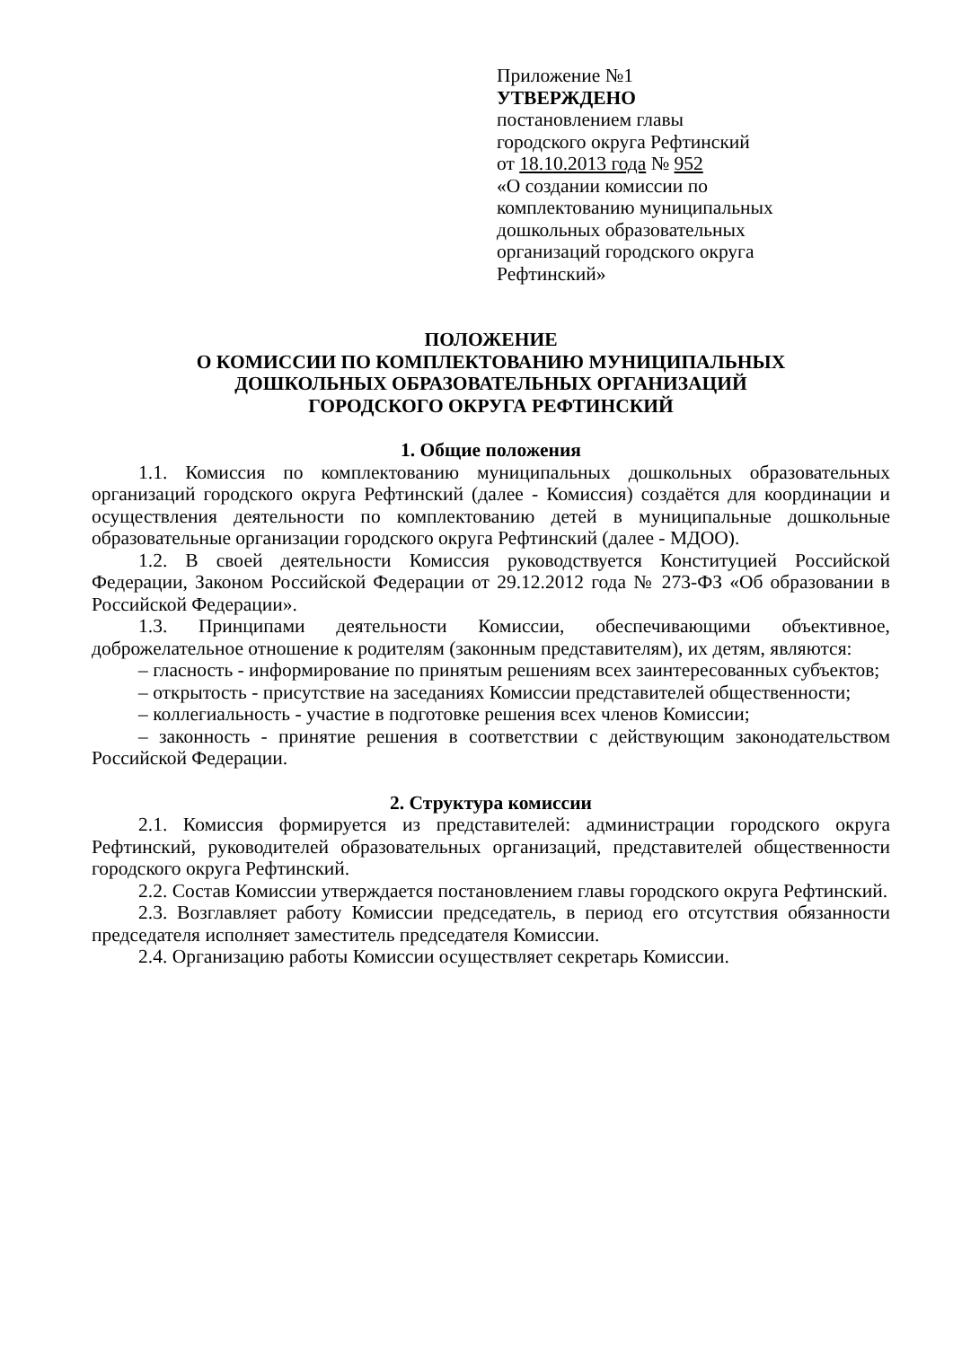Приложение №1
УТВЕРЖДЕНО
постановлением главы
городского округа Рефтинский
от 18.10.2013 года № 952
«О создании комиссии по
комплектованию муниципальных
дошкольных образовательных
организаций городского округа
Рефтинский»
ПОЛОЖЕНИЕ
О КОМИССИИ ПО КОМПЛЕКТОВАНИЮ МУНИЦИПАЛЬНЫХ
ДОШКОЛЬНЫХ ОБРАЗОВАТЕЛЬНЫХ ОРГАНИЗАЦИЙ
ГОРОДСКОГО ОКРУГА РЕФТИНСКИЙ
1. Общие положения
1.1. Комиссия по комплектованию муниципальных дошкольных образовательных организаций городского округа Рефтинский (далее - Комиссия) создаётся для координации и осуществления деятельности по комплектованию детей в муниципальные дошкольные образовательные организации городского округа Рефтинский (далее - МДОО).
1.2. В своей деятельности Комиссия руководствуется Конституцией Российской Федерации, Законом Российской Федерации от 29.12.2012 года № 273-ФЗ «Об образовании в Российской Федерации».
1.3. Принципами деятельности Комиссии, обеспечивающими объективное, доброжелательное отношение к родителям (законным представителям), их детям, являются:
– гласность - информирование по принятым решениям всех заинтересованных субъектов;
– открытость - присутствие на заседаниях Комиссии представителей общественности;
– коллегиальность - участие в подготовке решения всех членов Комиссии;
– законность - принятие решения в соответствии с действующим законодательством Российской Федерации.
2. Структура комиссии
2.1. Комиссия формируется из представителей: администрации городского округа Рефтинский, руководителей образовательных организаций, представителей общественности городского округа Рефтинский.
2.2. Состав Комиссии утверждается постановлением главы городского округа Рефтинский.
2.3. Возглавляет работу Комиссии председатель, в период его отсутствия обязанности председателя исполняет заместитель председателя Комиссии.
2.4. Организацию работы Комиссии осуществляет секретарь Комиссии.